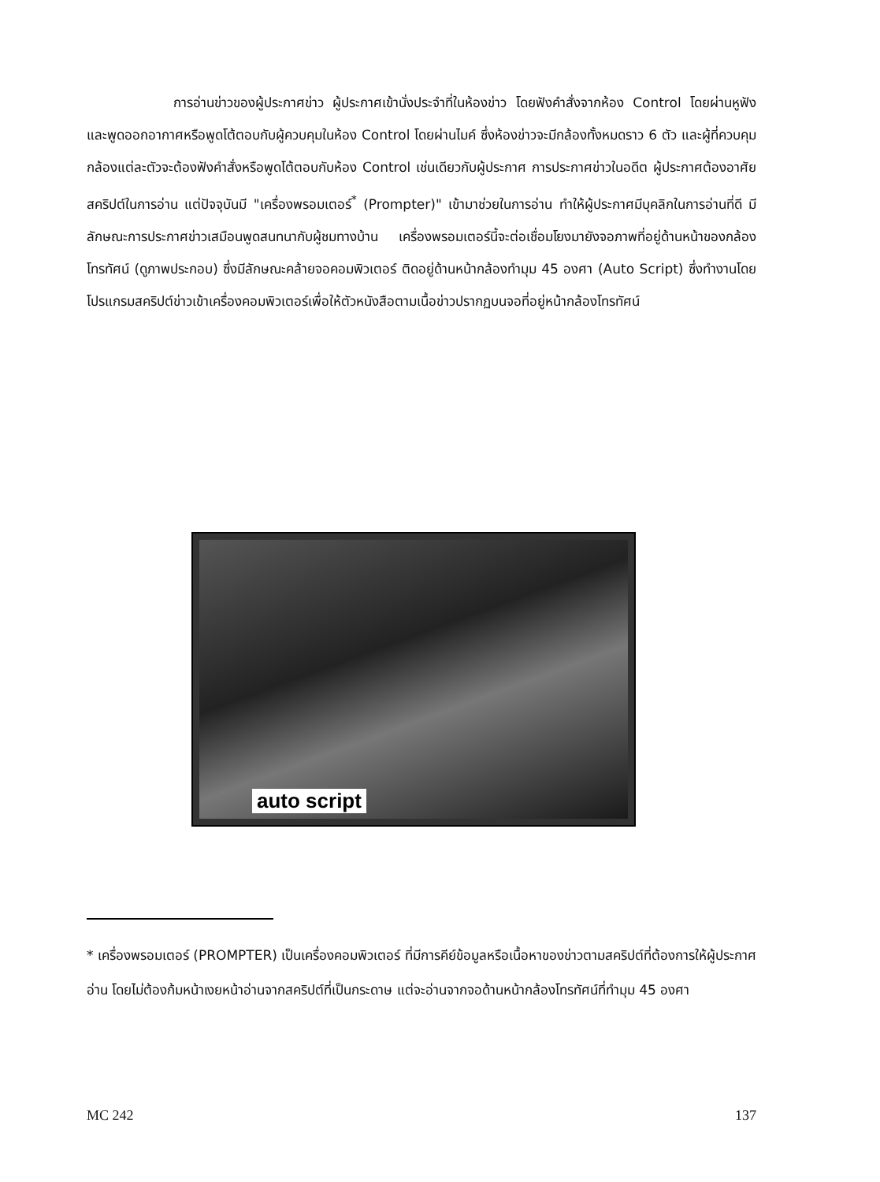การอ่านข่าวของผู้ประกาศข่าว ผู้ประกาศเข้านั่งประจำที่ในห้องข่าว โดยฟังคำสั่งจากห้อง Control โดยผ่านหูฟัง และพูดออกอากาศหรือพูดโต้ตอบกับผู้ควบคุมในห้อง Control โดยผ่านไมค์ ซึ่งห้องข่าวจะมีกล้องทั้งหมดราว 6 ตัว และผู้ที่ควบคุมกล้องแต่ละตัวจะต้องฟังคำสั่งหรือพูดโต้ตอบกับห้อง Control เช่นเดียวกับผู้ประกาศ การประกาศข่าวในอดีต ผู้ประกาศต้องอาศัยสคริปต์ในการอ่าน แต่ปัจจุบันมี "เครื่องพรอมเตอร์<sup>*</sup> (Prompter)" เข้ามาช่วยในการอ่าน ทำให้ผู้ประกาศมีบุคลิกในการอ่านที่ดี มีลักษณะการประกาศข่าวเสมือนพูดสนทนากับผู้ชมทางบ้าน เครื่องพรอมเตอร์นี้จะต่อเชื่อมโยงมายังจอภาพที่อยู่ด้านหน้าของกล้องโทรทัศน์ (ดูภาพประกอบ) ซึ่งมีลักษณะคล้ายจอคอมพิวเตอร์ ติดอยู่ด้านหน้ากล้องทำมุม 45 องศา (Auto Script) ซึ่งทำงานโดยโปรแกรมสคริปต์ข่าวเข้าเครื่องคอมพิวเตอร์เพื่อให้ตัวหนังสือตามเนื้อข่าวปรากฏบนจอที่อยู่หน้ากล้องโทรทัศน์
auto script
* เครื่องพรอมเตอร์ (PROMPTER) เป็นเครื่องคอมพิวเตอร์ ที่มีการคีย์ข้อมูลหรือเนื้อหาของข่าวตามสคริปต์ที่ต้องการให้ผู้ประกาศอ่าน โดยไม่ต้องก้มหน้าเงยหน้าอ่านจากสคริปต์ที่เป็นกระดาษ แต่จะอ่านจากจอด้านหน้ากล้องโทรทัศน์ที่ทำมุม 45 องศา
MC 242 137